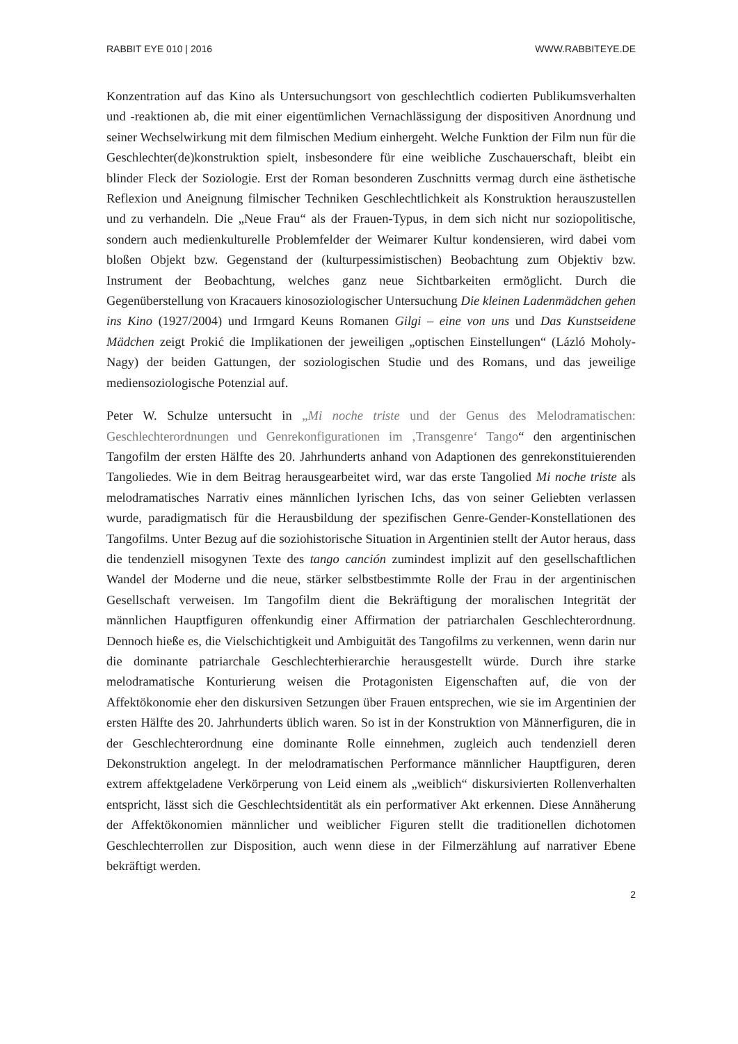RABBIT EYE 010 | 2016 WWW.RABBITEYE.DE
Konzentration auf das Kino als Untersuchungsort von geschlechtlich codierten Publikumsverhalten und -reaktionen ab, die mit einer eigentümlichen Vernachlässigung der dispositiven Anordnung und seiner Wechselwirkung mit dem filmischen Medium einhergeht. Welche Funktion der Film nun für die Geschlechter(de)konstruktion spielt, insbesondere für eine weibliche Zuschauerschaft, bleibt ein blinder Fleck der Soziologie. Erst der Roman besonderen Zuschnitts vermag durch eine ästhetische Reflexion und Aneignung filmischer Techniken Geschlechtlichkeit als Konstruktion herauszustellen und zu verhandeln. Die „Neue Frau“ als der Frauen-Typus, in dem sich nicht nur soziopolitische, sondern auch medienkulturelle Problemfelder der Weimarer Kultur kondensieren, wird dabei vom bloßen Objekt bzw. Gegenstand der (kulturpessimistischen) Beobachtung zum Objektiv bzw. Instrument der Beobachtung, welches ganz neue Sichtbarkeiten ermöglicht. Durch die Gegenüberstellung von Kracauers kinosoziologischer Untersuchung Die kleinen Ladenmädchen gehen ins Kino (1927/2004) und Irmgard Keuns Romanen Gilgi – eine von uns und Das Kunstseidene Mädchen zeigt Prokić die Implikationen der jeweiligen „optischen Einstellungen“ (Lázló Moholy-Nagy) der beiden Gattungen, der soziologischen Studie und des Romans, und das jeweilige mediensoziologische Potenzial auf.
Peter W. Schulze untersucht in „Mi noche triste und der Genus des Melodramatischen: Geschlechterordnungen und Genrekonfigurationen im ‚Transgenre‘ Tango“ den argentinischen Tangofilm der ersten Hälfte des 20. Jahrhunderts anhand von Adaptionen des genrekonstituierenden Tangoliedes. Wie in dem Beitrag herausgearbeitet wird, war das erste Tangolied Mi noche triste als melodramatisches Narrativ eines männlichen lyrischen Ichs, das von seiner Geliebten verlassen wurde, paradigmatisch für die Herausbildung der spezifischen Genre-Gender-Konstellationen des Tangofilms. Unter Bezug auf die soziohistorische Situation in Argentinien stellt der Autor heraus, dass die tendenziell misogynen Texte des tango canción zumindest implizit auf den gesellschaftlichen Wandel der Moderne und die neue, stärker selbstbestimmte Rolle der Frau in der argentinischen Gesellschaft verweisen. Im Tangofilm dient die Bekräftigung der moralischen Integrität der männlichen Hauptfiguren offenkundig einer Affirmation der patriarchalen Geschlechterordnung. Dennoch hieße es, die Vielschichtigkeit und Ambiguität des Tangofilms zu verkennen, wenn darin nur die dominante patriarchale Geschlechterhierarchie herausgestellt würde. Durch ihre starke melodramatische Konturierung weisen die Protagonisten Eigenschaften auf, die von der Affektökonomie eher den diskursiven Setzungen über Frauen entsprechen, wie sie im Argentinien der ersten Hälfte des 20. Jahrhunderts üblich waren. So ist in der Konstruktion von Männerfiguren, die in der Geschlechterordnung eine dominante Rolle einnehmen, zugleich auch tendenziell deren Dekonstruktion angelegt. In der melodramatischen Performance männlicher Hauptfiguren, deren extrem affektgeladene Verkörperung von Leid einem als „weiblich“ diskursivierten Rollenverhalten entspricht, lässt sich die Geschlechtsidentität als ein performativer Akt erkennen. Diese Annäherung der Affektökonomien männlicher und weiblicher Figuren stellt die traditionellen dichotomen Geschlechterrollen zur Disposition, auch wenn diese in der Filmerzählung auf narrativer Ebene bekräftigt werden.
2